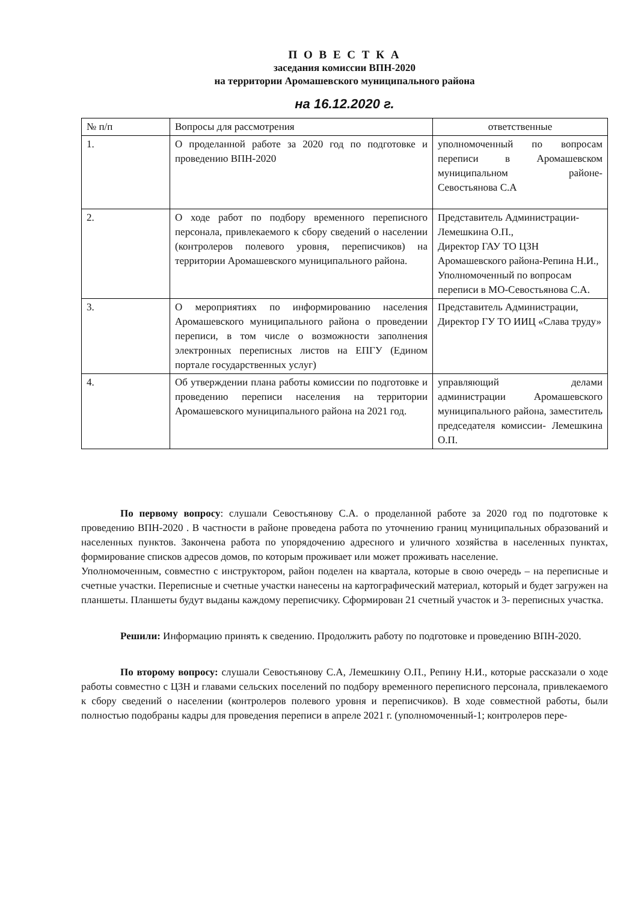П О В Е С Т К А
заседания комиссии ВПН-2020
на территории Аромашевского муниципального района
на 16.12.2020 г.
| № п/п | Вопросы для рассмотрения | ответственные |
| --- | --- | --- |
| 1. | О проделанной работе за 2020 год по подготовке и проведению ВПН-2020 | уполномоченный по вопросам переписи в Аромашевском муниципальном районе-Севостьянова С.А |
| 2. | О ходе работ по подбору временного переписного персонала, привлекаемого к сбору сведений о населении (контролеров полевого уровня, переписчиков) на территории Аромашевского муниципального района. | Представитель Администрации-Лемешкина О.П., Директор ГАУ ТО ЦЗН Аромашевского района-Репина Н.И., Уполномоченный по вопросам переписи в МО-Севостьянова С.А. |
| 3. | О мероприятиях по информированию населения Аромашевского муниципального района о проведении переписи, в том числе о возможности заполнения электронных переписных листов на ЕПГУ (Едином портале государственных услуг) | Представитель Администрации, Директор ГУ ТО ИИЦ «Слава труду» |
| 4. | Об утверждении плана работы комиссии по подготовке и проведению переписи населения на территории Аромашевского муниципального района на 2021 год. | управляющий делами администрации Аромашевского муниципального района, заместитель председателя комиссии- Лемешкина О.П. |
По первому вопросу: слушали Севостьянову С.А. о проделанной работе за 2020 год по подготовке к проведению ВПН-2020 . В частности в районе проведена работа по уточнению границ муниципальных образований и населенных пунктов. Закончена работа по упорядочению адресного и уличного хозяйства в населенных пунктах, формирование списков адресов домов, по которым проживает или может проживать население.
Уполномоченным, совместно с инструктором, район поделен на квартала, которые в свою очередь – на переписные и счетные участки. Переписные и счетные участки нанесены на картографический материал, который и будет загружен на планшеты. Планшеты будут выданы каждому переписчику. Сформирован 21 счетный участок и 3- переписных участка.
Решили: Информацию принять к сведению. Продолжить работу по подготовке и проведению ВПН-2020.
По второму вопросу: слушали Севостьянову С.А, Лемешкину О.П., Репину Н.И., которые рассказали о ходе работы совместно с ЦЗН и главами сельских поселений по подбору временного переписного персонала, привлекаемого к сбору сведений о населении (контролеров полевого уровня и переписчиков). В ходе совместной работы, были полностью подобраны кадры для проведения переписи в апреле 2021 г. (уполномоченный-1; контролеров пере-